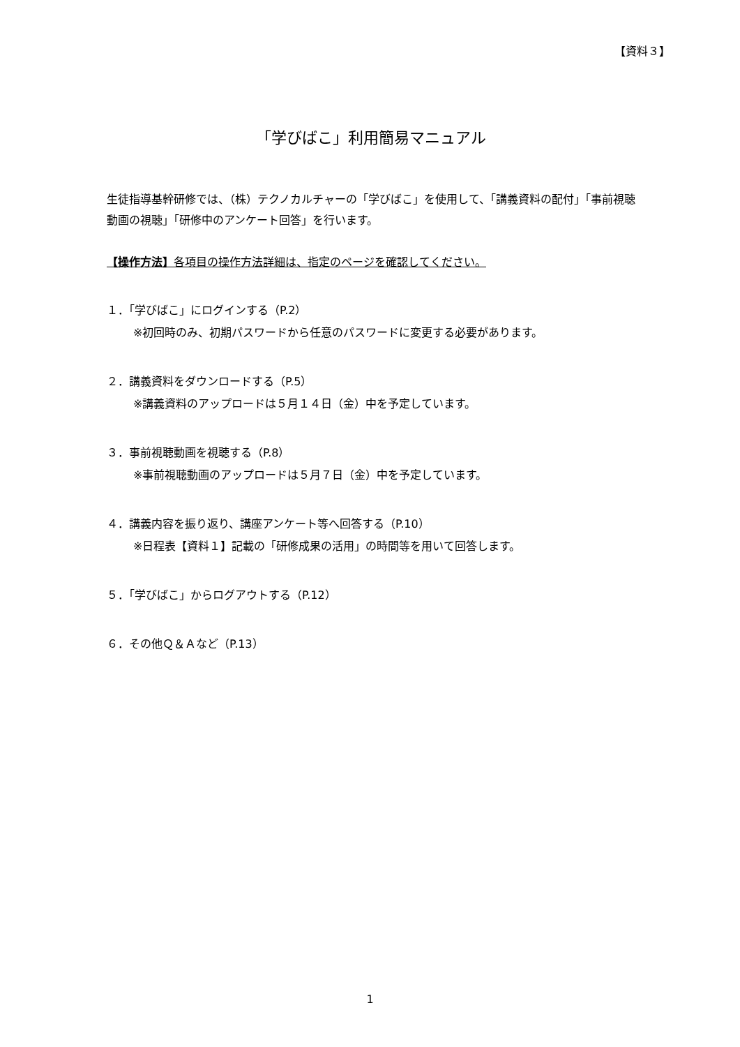【資料３】
「学びばこ」利用簡易マニュアル
生徒指導基幹研修では、（株）テクノカルチャーの「学びばこ」を使用して、「講義資料の配付」「事前視聴動画の視聴」「研修中のアンケート回答」を行います。
【操作方法】各項目の操作方法詳細は、指定のページを確認してください。
１．「学びばこ」にログインする（P.2）
※初回時のみ、初期パスワードから任意のパスワードに変更する必要があります。
２．講義資料をダウンロードする（P.5）
※講義資料のアップロードは５月１４日（金）中を予定しています。
３．事前視聴動画を視聴する（P.8）
※事前視聴動画のアップロードは５月７日（金）中を予定しています。
４．講義内容を振り返り、講座アンケート等へ回答する（P.10）
※日程表【資料１】記載の「研修成果の活用」の時間等を用いて回答します。
５．「学びばこ」からログアウトする（P.12）
６．その他Ｑ＆Ａなど（P.13）
1